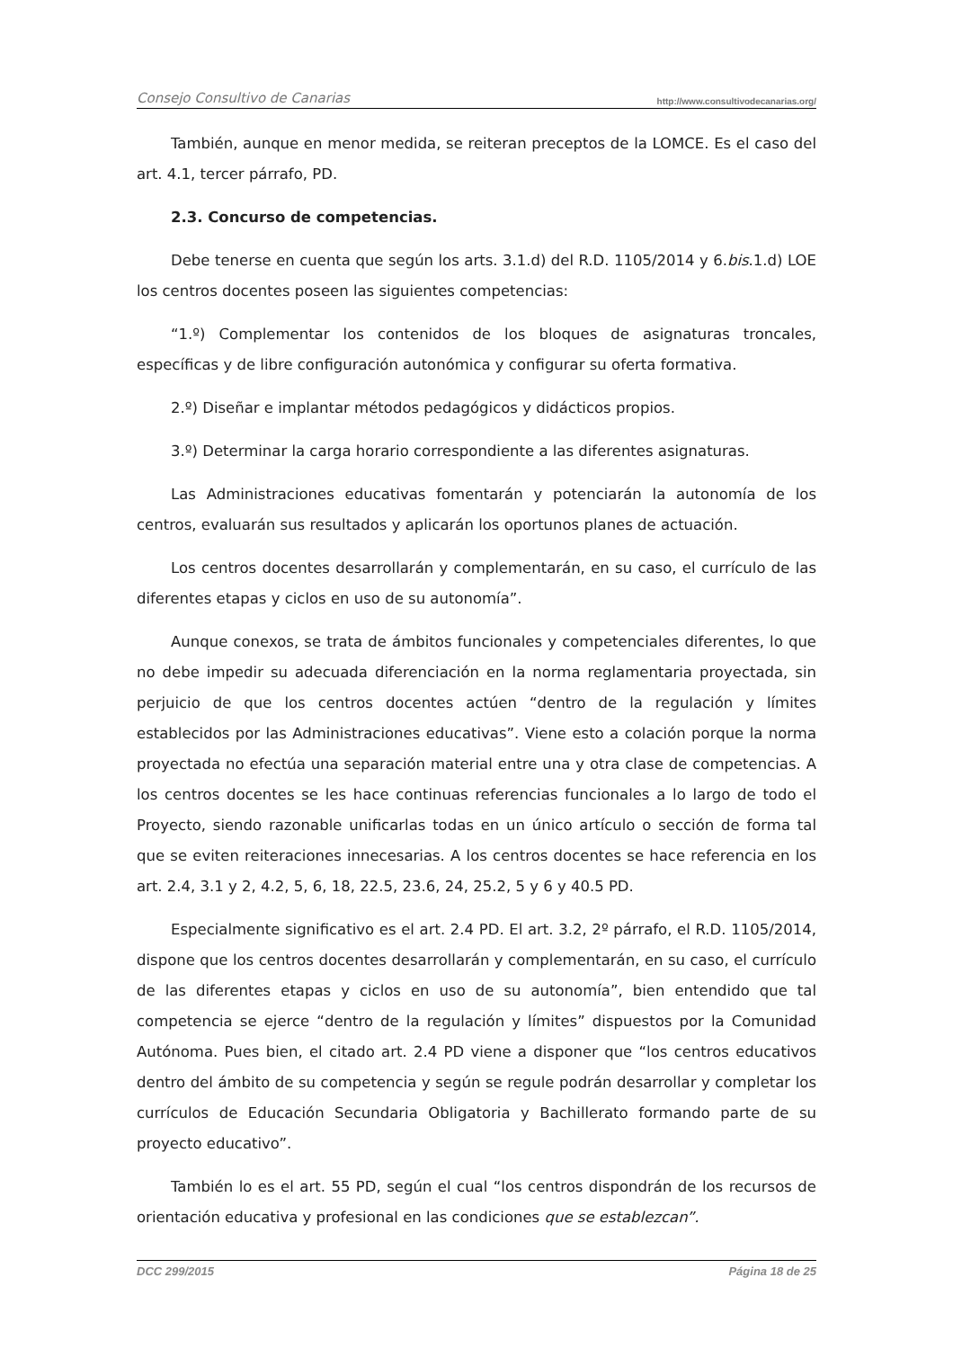Consejo Consultivo de Canarias http://www.consultivodecanarias.org/
También, aunque en menor medida, se reiteran preceptos de la LOMCE. Es el caso del art. 4.1, tercer párrafo, PD.
2.3. Concurso de competencias.
Debe tenerse en cuenta que según los arts. 3.1.d) del R.D. 1105/2014 y 6.bis.1.d) LOE los centros docentes poseen las siguientes competencias:
“1.º) Complementar los contenidos de los bloques de asignaturas troncales, específicas y de libre configuración autonómica y configurar su oferta formativa.
2.º) Diseñar e implantar métodos pedagógicos y didácticos propios.
3.º) Determinar la carga horario correspondiente a las diferentes asignaturas.
Las Administraciones educativas fomentarán y potenciarán la autonomía de los centros, evaluarán sus resultados y aplicarán los oportunos planes de actuación.
Los centros docentes desarrollarán y complementarán, en su caso, el currículo de las diferentes etapas y ciclos en uso de su autonomía”.
Aunque conexos, se trata de ámbitos funcionales y competenciales diferentes, lo que no debe impedir su adecuada diferenciación en la norma reglamentaria proyectada, sin perjuicio de que los centros docentes actúen “dentro de la regulación y límites establecidos por las Administraciones educativas”. Viene esto a colación porque la norma proyectada no efectúa una separación material entre una y otra clase de competencias. A los centros docentes se les hace continuas referencias funcionales a lo largo de todo el Proyecto, siendo razonable unificarlas todas en un único artículo o sección de forma tal que se eviten reiteraciones innecesarias. A los centros docentes se hace referencia en los art. 2.4, 3.1 y 2, 4.2, 5, 6, 18, 22.5, 23.6, 24, 25.2, 5 y 6 y 40.5 PD.
Especialmente significativo es el art. 2.4 PD. El art. 3.2, 2º párrafo, el R.D. 1105/2014, dispone que los centros docentes desarrollarán y complementarán, en su caso, el currículo de las diferentes etapas y ciclos en uso de su autonomía”, bien entendido que tal competencia se ejerce “dentro de la regulación y límites” dispuestos por la Comunidad Autónoma. Pues bien, el citado art. 2.4 PD viene a disponer que “los centros educativos dentro del ámbito de su competencia y según se regule podrán desarrollar y completar los currículos de Educación Secundaria Obligatoria y Bachillerato formando parte de su proyecto educativo”.
También lo es el art. 55 PD, según el cual “los centros dispondrán de los recursos de orientación educativa y profesional en las condiciones que se establezcan”.
DCC 299/2015 Página 18 de 25